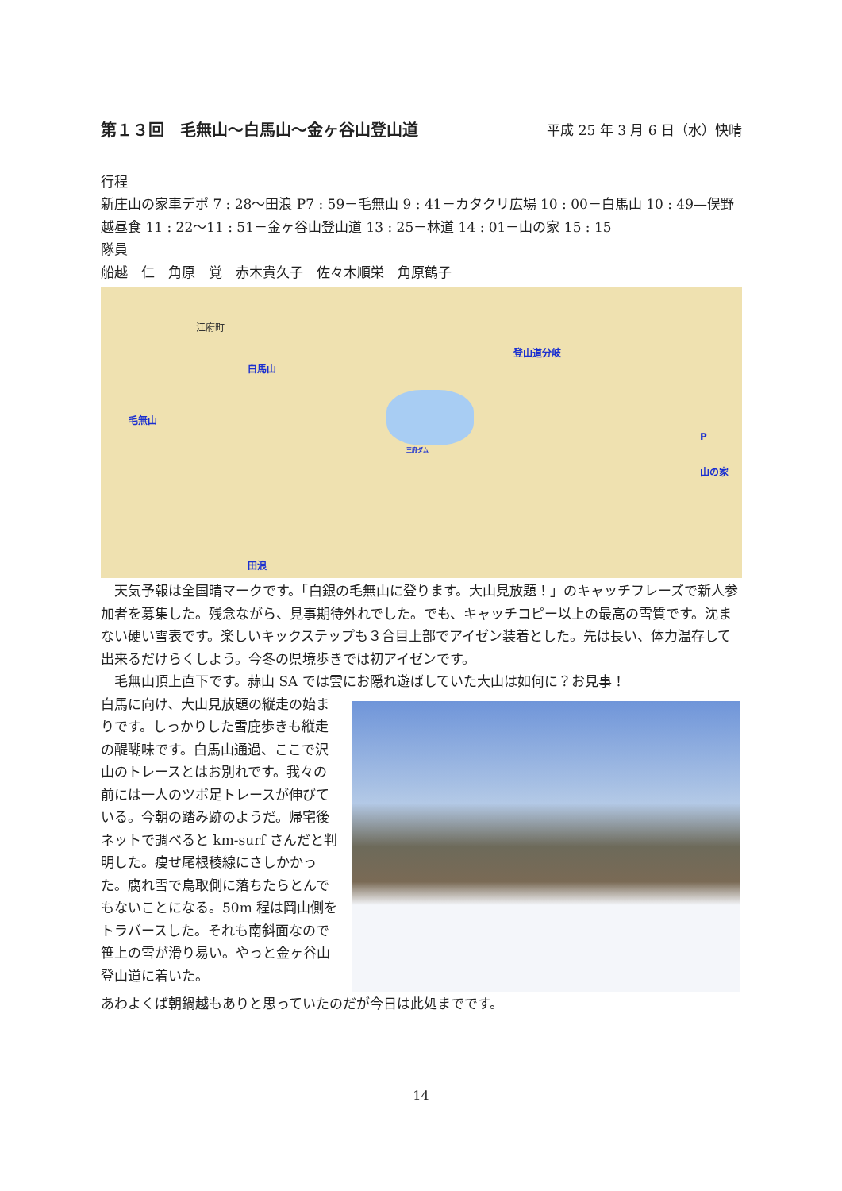第１３回　毛無山～白馬山～金ヶ谷山登山道 平成 25 年 3 月 6 日（水）快晴
行程
新庄山の家車デポ 7 : 28～田浪 P7 : 59－毛無山 9 : 41－カタクリ広場 10 : 00－白馬山 10 : 49—俣野越昼食 11 : 22～11 : 51－金ヶ谷山登山道 13 : 25－林道 14 : 01－山の家 15 : 15
隊員
船越　仁　角原　覚　赤木貴久子　佐々木順栄　角原鶴子
江府町
白馬山
毛無山
登山道分岐
P
山の家
田浪
王府ダム
　天気予報は全国晴マークです。「白銀の毛無山に登ります。大山見放題！」のキャッチフレーズで新人参加者を募集した。残念ながら、見事期待外れでした。でも、キャッチコピー以上の最高の雪質です。沈まない硬い雪表です。楽しいキックステップも３合目上部でアイゼン装着とした。先は長い、体力温存して出来るだけらくしよう。今冬の県境歩きでは初アイゼンです。
　毛無山頂上直下です。蒜山 SA では雲にお隠れ遊ばしていた大山は如何に？お見事！
白馬に向け、大山見放題の縦走の始まりです。しっかりした雪庇歩きも縦走の醍醐味です。白馬山通過、ここで沢山のトレースとはお別れです。我々の前には一人のツボ足トレースが伸びている。今朝の踏み跡のようだ。帰宅後ネットで調べると km-surf さんだと判明した。痩せ尾根稜線にさしかかった。腐れ雪で鳥取側に落ちたらとんでもないことになる。50m 程は岡山側をトラバースした。それも南斜面なので笹上の雪が滑り易い。やっと金ヶ谷山登山道に着いた。
あわよくば朝鍋越もありと思っていたのだが今日は此処までです。
14